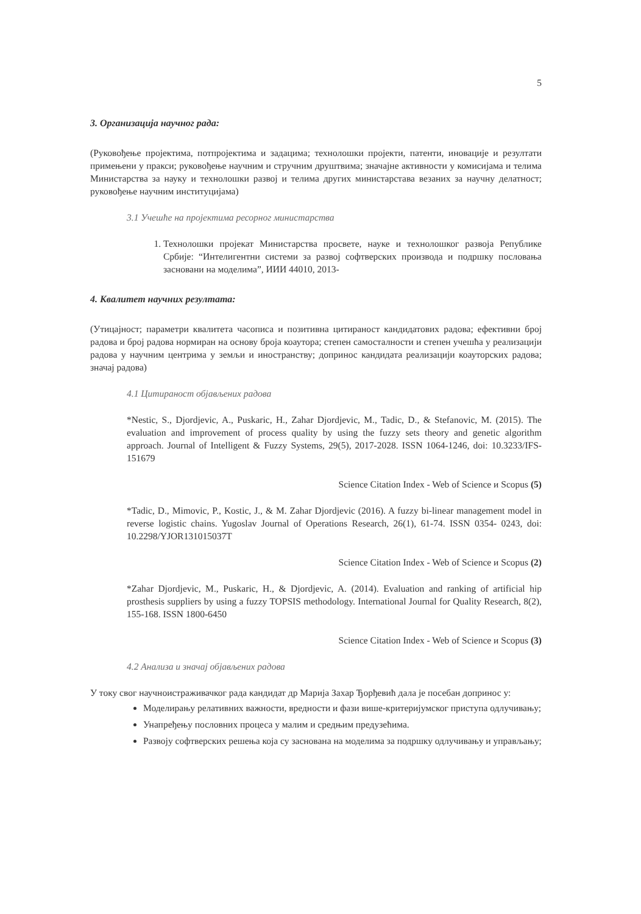5
3. Организација научног рада:
(Руковођење пројектима, потпројектима и задацима; технолошки пројекти, патенти, иновације и резултати примењени у пракси; руковођење научним и стручним друштвима; значајне активности у комисијама и телима Министарства за науку и технолошки развој и телима других министарстава везаних за научну делатност; руковођење научним институцијама)
3.1 Учешће на пројектима ресорног министарства
1. Технолошки пројекат Министарства просвете, науке и технолошког развоја Републике Србије: “Интелигентни системи за развој софтверских производа и подршку пословања засновани на моделима”, ИИИ 44010, 2013-
4. Квалитет научних резултата:
(Утицајност; параметри квалитета часописа и позитивна цитираност кандидатових радова; ефективни број радова и број радова нормиран на основу броја коаутора; степен самосталности и степен учешћа у реализацији радова у научним центрима у земљи и иностранству; допринос кандидата реализацији коауторских радова; значај радова)
4.1 Цитираност објављених радова
*Nestic, S., Djordjevic, A., Puskaric, H., Zahar Djordjevic, M., Tadic, D., & Stefanovic, M. (2015). The evaluation and improvement of process quality by using the fuzzy sets theory and genetic algorithm approach. Journal of Intelligent & Fuzzy Systems, 29(5), 2017-2028. ISSN 1064-1246, doi: 10.3233/IFS-151679
Science Citation Index - Web of Science и Scopus (5)
*Tadic, D., Mimovic, P., Kostic, J., & M. Zahar Djordjevic (2016). A fuzzy bi-linear management model in reverse logistic chains. Yugoslav Journal of Operations Research, 26(1), 61-74. ISSN 0354- 0243, doi: 10.2298/YJOR131015037T
Science Citation Index - Web of Science и Scopus (2)
*Zahar Djordjevic, M., Puskaric, H., & Djordjevic, A. (2014). Evaluation and ranking of artificial hip prosthesis suppliers by using a fuzzy TOPSIS methodology. International Journal for Quality Research, 8(2), 155-168. ISSN 1800-6450
Science Citation Index - Web of Science и Scopus (3)
4.2 Анализа и значај објављених радова
У току свог научноистраживачког рада кандидат др Марија Захар Ђорђевић дала је посебан допринос у:
Моделирању релативних важности, вредности и фази више-критеријумског приступа одлучивању;
Унапређењу пословних процеса у малим и средњим предузећима.
Развоју софтверских решења која су заснована на моделима за подршку одлучивању и управљању;